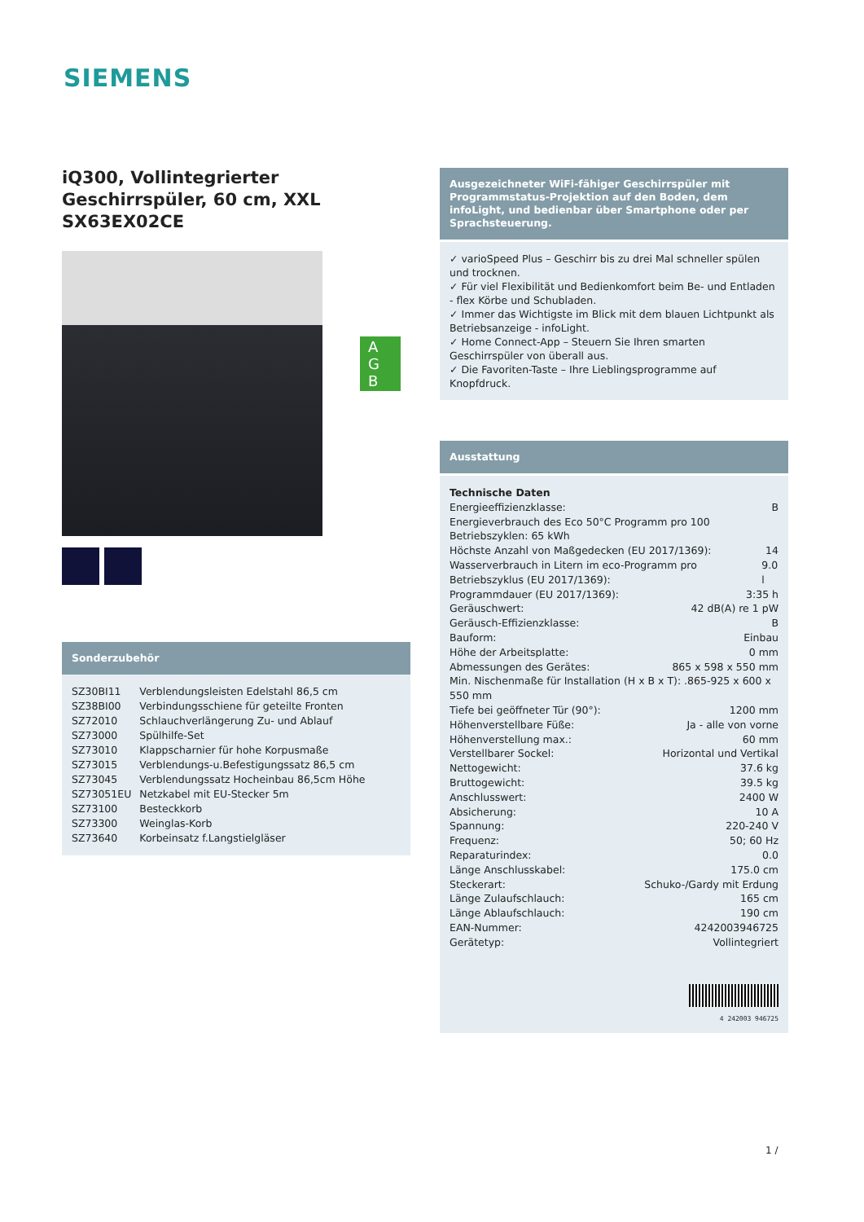SIEMENS
iQ300, Vollintegrierter Geschirrspüler, 60 cm, XXL SX63EX02CE
Sonderzubehör
| SZ30BI11 | Verblendungsleisten Edelstahl 86,5 cm |
| SZ38BI00 | Verbindungsschiene für geteilte Fronten |
| SZ72010 | Schlauchverlängerung Zu- und Ablauf |
| SZ73000 | Spülhilfe-Set |
| SZ73010 | Klappscharnier für hohe Korpusmaße |
| SZ73015 | Verblendungs-u.Befestigungssatz 86,5 cm |
| SZ73045 | Verblendungssatz Hocheinbau 86,5cm Höhe |
| SZ73051EU | Netzkabel mit EU-Stecker 5m |
| SZ73100 | Besteckkorb |
| SZ73300 | Weinglas-Korb |
| SZ73640 | Korbeinsatz f.Langstielgläser |
A G B
Ausgezeichneter WiFi-fähiger Geschirrspüler mit Programmstatus-Projektion auf den Boden, dem infoLight, und bedienbar über Smartphone oder per Sprachsteuerung.
✓ varioSpeed Plus – Geschirr bis zu drei Mal schneller spülen und trocknen.
✓ Für viel Flexibilität und Bedienkomfort beim Be- und Entladen - flex Körbe und Schubladen.
✓ Immer das Wichtigste im Blick mit dem blauen Lichtpunkt als Betriebsanzeige - infoLight.
✓ Home Connect-App – Steuern Sie Ihren smarten Geschirrspüler von überall aus.
✓ Die Favoriten-Taste – Ihre Lieblingsprogramme auf Knopfdruck.
Ausstattung
Technische Daten
Energieeffizienzklasse: B
Energieverbrauch des Eco 50°C Programm pro 100 Betriebszyklen: 65 kWh
Höchste Anzahl von Maßgedecken (EU 2017/1369): 14
Wasserverbrauch in Litern im eco-Programm pro Betriebszyklus (EU 2017/1369): 9.0 l
Programmdauer (EU 2017/1369): 3:35 h
Geräuschwert: 42 dB(A) re 1 pW
Geräusch-Effizienzklasse: B
Bauform: Einbau
Höhe der Arbeitsplatte: 0 mm
Abmessungen des Gerätes: 865 x 598 x 550 mm
Min. Nischenmaße für Installation (H x B x T): .865-925 x 600 x 550 mm
Tiefe bei geöffneter Tür (90°): 1200 mm
Höhenverstellbare Füße: Ja - alle von vorne
Höhenverstellung max.: 60 mm
Verstellbarer Sockel: Horizontal und Vertikal
Nettogewicht: 37.6 kg
Bruttogewicht: 39.5 kg
Anschlusswert: 2400 W
Absicherung: 10 A
Spannung: 220-240 V
Frequenz: 50; 60 Hz
Reparaturindex: 0.0
Länge Anschlusskabel: 175.0 cm
Steckerart: Schuko-/Gardy mit Erdung
Länge Zulaufschlauch: 165 cm
Länge Ablaufschlauch: 190 cm
EAN-Nummer: 4242003946725
Gerätetyp: Vollintegriert
4 242003 946725
1 /